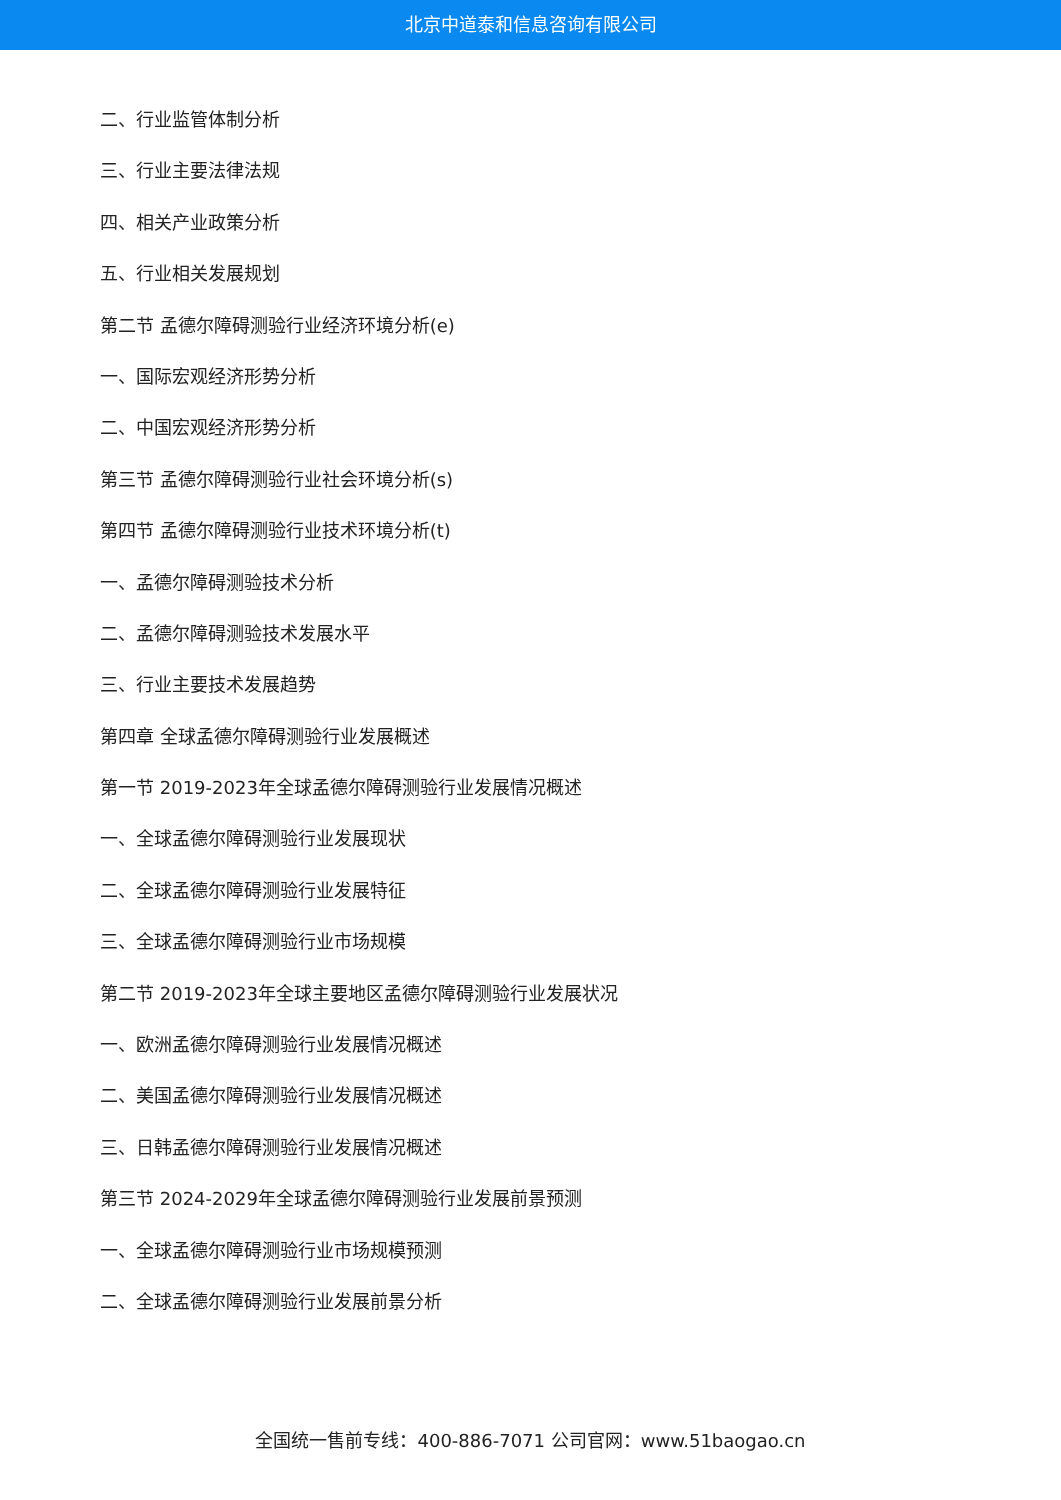北京中道泰和信息咨询有限公司
二、行业监管体制分析
三、行业主要法律法规
四、相关产业政策分析
五、行业相关发展规划
第二节 孟德尔障碍测验行业经济环境分析(e)
一、国际宏观经济形势分析
二、中国宏观经济形势分析
第三节 孟德尔障碍测验行业社会环境分析(s)
第四节 孟德尔障碍测验行业技术环境分析(t)
一、孟德尔障碍测验技术分析
二、孟德尔障碍测验技术发展水平
三、行业主要技术发展趋势
第四章 全球孟德尔障碍测验行业发展概述
第一节 2019-2023年全球孟德尔障碍测验行业发展情况概述
一、全球孟德尔障碍测验行业发展现状
二、全球孟德尔障碍测验行业发展特征
三、全球孟德尔障碍测验行业市场规模
第二节 2019-2023年全球主要地区孟德尔障碍测验行业发展状况
一、欧洲孟德尔障碍测验行业发展情况概述
二、美国孟德尔障碍测验行业发展情况概述
三、日韩孟德尔障碍测验行业发展情况概述
第三节 2024-2029年全球孟德尔障碍测验行业发展前景预测
一、全球孟德尔障碍测验行业市场规模预测
二、全球孟德尔障碍测验行业发展前景分析
全国统一售前专线：400-886-7071 公司官网：www.51baogao.cn